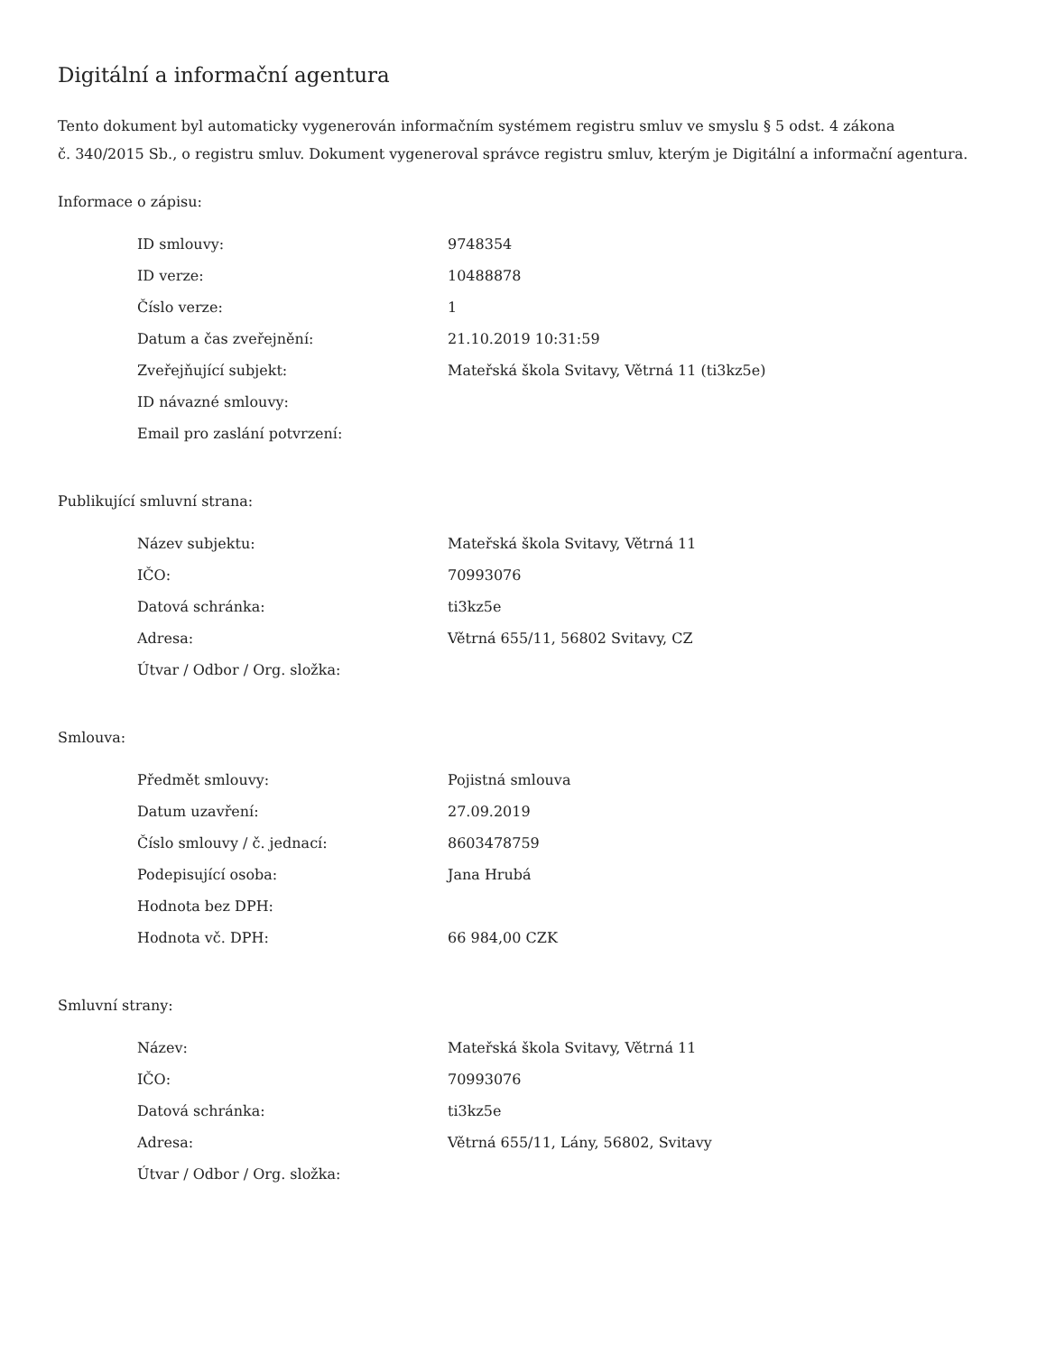Digitální a informační agentura
Tento dokument byl automaticky vygenerován informačním systémem registru smluv ve smyslu § 5 odst. 4 zákona
č. 340/2015 Sb., o registru smluv. Dokument vygeneroval správce registru smluv, kterým je Digitální a informační agentura.
Informace o zápisu:
| ID smlouvy: | 9748354 |
| ID verze: | 10488878 |
| Číslo verze: | 1 |
| Datum a čas zveřejnění: | 21.10.2019 10:31:59 |
| Zveřejňující subjekt: | Mateřská škola Svitavy, Větrná 11 (ti3kz5e) |
| ID návazné smlouvy: | |
| Email pro zaslání potvrzení: | |
Publikující smluvní strana:
| Název subjektu: | Mateřská škola Svitavy, Větrná 11 |
| IČO: | 70993076 |
| Datová schránka: | ti3kz5e |
| Adresa: | Větrná 655/11, 56802 Svitavy, CZ |
| Útvar / Odbor / Org. složka: | |
Smlouva:
| Předmět smlouvy: | Pojistná smlouva |
| Datum uzavření: | 27.09.2019 |
| Číslo smlouvy / č. jednací: | 8603478759 |
| Podepisující osoba: | Jana Hrubá |
| Hodnota bez DPH: | |
| Hodnota vč. DPH: | 66 984,00 CZK |
Smluvní strany:
| Název: | Mateřská škola Svitavy, Větrná 11 |
| IČO: | 70993076 |
| Datová schránka: | ti3kz5e |
| Adresa: | Větrná 655/11, Lány, 56802, Svitavy |
| Útvar / Odbor / Org. složka: | |